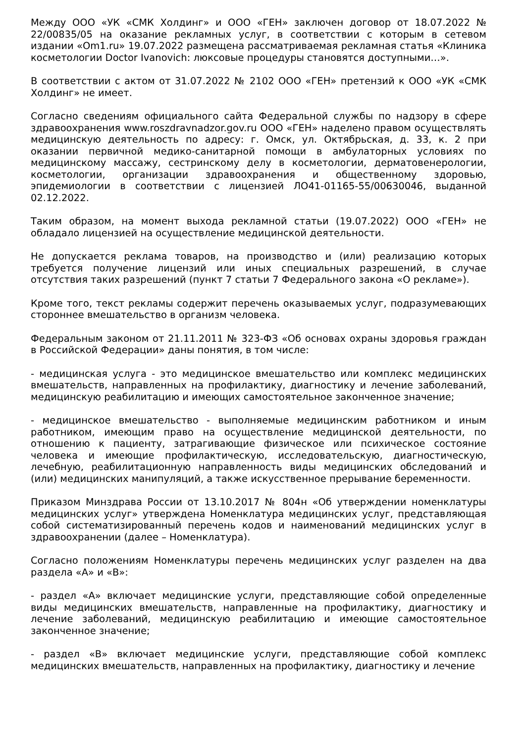Между ООО «УК «СМК Холдинг» и ООО «ГЕН» заключен договор от 18.07.2022 № 22/00835/05 на оказание рекламных услуг, в соответствии с которым в сетевом издании «Om1.ru» 19.07.2022 размещена рассматриваемая рекламная статья «Клиника косметологии Doctor Ivanovich: люксовые процедуры становятся доступными…».
В соответствии с актом от 31.07.2022 № 2102 ООО «ГЕН» претензий к ООО «УК «СМК Холдинг» не имеет.
Согласно сведениям официального сайта Федеральной службы по надзору в сфере здравоохранения www.roszdravnadzor.gov.ru ООО «ГЕН» наделено правом осуществлять медицинскую деятельность по адресу: г. Омск, ул. Октябрьская, д. 33, к. 2 при оказании первичной медико-санитарной помощи в амбулаторных условиях по медицинскому массажу, сестринскому делу в косметологии, дерматовенерологии, косметологии, организации здравоохранения и общественному здоровью, эпидемиологии в соответствии с лицензией ЛО41-01165-55/00630046, выданной 02.12.2022.
Таким образом, на момент выхода рекламной статьи (19.07.2022) ООО «ГЕН» не обладало лицензией на осуществление медицинской деятельности.
Не допускается реклама товаров, на производство и (или) реализацию которых требуется получение лицензий или иных специальных разрешений, в случае отсутствия таких разрешений (пункт 7 статьи 7 Федерального закона «О рекламе»).
Кроме того, текст рекламы содержит перечень оказываемых услуг, подразумевающих стороннее вмешательство в организм человека.
Федеральным законом от 21.11.2011 № 323-ФЗ «Об основах охраны здоровья граждан в Российской Федерации» даны понятия, в том числе:
- медицинская услуга - это медицинское вмешательство или комплекс медицинских вмешательств, направленных на профилактику, диагностику и лечение заболеваний, медицинскую реабилитацию и имеющих самостоятельное законченное значение;
- медицинское вмешательство - выполняемые медицинским работником и иным работником, имеющим право на осуществление медицинской деятельности, по отношению к пациенту, затрагивающие физическое или психическое состояние человека и имеющие профилактическую, исследовательскую, диагностическую, лечебную, реабилитационную направленность виды медицинских обследований и (или) медицинских манипуляций, а также искусственное прерывание беременности.
Приказом Минздрава России от 13.10.2017 № 804н «Об утверждении номенклатуры медицинских услуг» утверждена Номенклатура медицинских услуг, представляющая собой систематизированный перечень кодов и наименований медицинских услуг в здравоохранении (далее – Номенклатура).
Согласно положениям Номенклатуры перечень медицинских услуг разделен на два раздела «А» и «В»:
- раздел «А» включает медицинские услуги, представляющие собой определенные виды медицинских вмешательств, направленные на профилактику, диагностику и лечение заболеваний, медицинскую реабилитацию и имеющие самостоятельное законченное значение;
- раздел «В» включает медицинские услуги, представляющие собой комплекс медицинских вмешательств, направленных на профилактику, диагностику и лечение